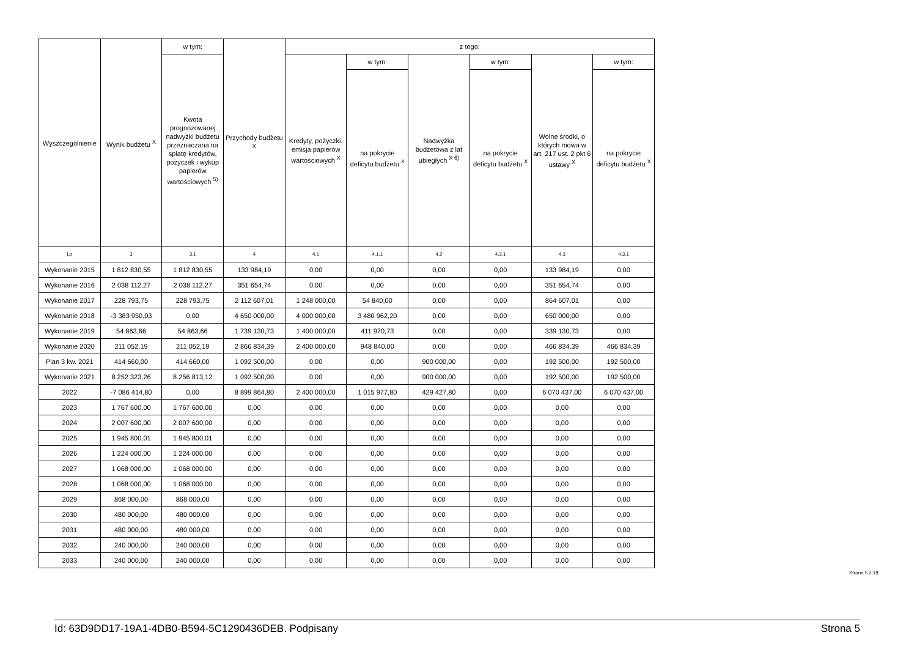| Wyszczególnienie | Wynik budżetu <sup>X</sup> | w tym: | Przychody budżetu <sup>X</sup> | z tego: | | | | | |
| --- | --- | --- | --- | --- | --- | --- | --- | --- | --- |
| | | Kwota prognozowanej nadwyżki budżetu przeznaczana na spłatę kredytów, pożyczek i wykup papierów wartościowych <sup>5)</sup> | | Kredyty, pożyczki, emisja papierów wartościowych <sup>X</sup> | w tym: | Nadwyżka budżetowa z lat ubiegłych <sup>X 6)</sup> | w tym: | Wolne środki, o których mowa w art. 217 ust. 2 pkt 6 ustawy <sup>X</sup> | w tym: |
| | | | | | na pokrycie deficytu budżetu <sup>X</sup> | | na pokrycie deficytu budżetu <sup>X</sup> | | na pokrycie deficytu budżetu <sup>X</sup> |
| Lp | 3 | 3.1 | 4 | 4.1 | 4.1.1 | 4.2 | 4.2.1 | 4.3 | 4.3.1 |
| Wykonanie 2015 | 1 812 830,55 | 1 812 830,55 | 133 984,19 | 0,00 | 0,00 | 0,00 | 0,00 | 133 984,19 | 0,00 |
| Wykonanie 2016 | 2 038 112,27 | 2 038 112,27 | 351 654,74 | 0,00 | 0,00 | 0,00 | 0,00 | 351 654,74 | 0,00 |
| Wykonanie 2017 | 228 793,75 | 228 793,75 | 2 112 607,01 | 1 248 000,00 | 54 840,00 | 0,00 | 0,00 | 864 607,01 | 0,00 |
| Wykonanie 2018 | -3 383 950,03 | 0,00 | 4 650 000,00 | 4 000 000,00 | 3 480 962,20 | 0,00 | 0,00 | 650 000,00 | 0,00 |
| Wykonanie 2019 | 54 863,66 | 54 863,66 | 1 739 130,73 | 1 400 000,00 | 411 970,73 | 0,00 | 0,00 | 339 130,73 | 0,00 |
| Wykonanie 2020 | 211 052,19 | 211 052,19 | 2 866 834,39 | 2 400 000,00 | 948 840,00 | 0,00 | 0,00 | 466 834,39 | 466 834,39 |
| Plan 3 kw. 2021 | 414 660,00 | 414 660,00 | 1 092 500,00 | 0,00 | 0,00 | 900 000,00 | 0,00 | 192 500,00 | 192 500,00 |
| Wykonanie 2021 | 8 252 323,26 | 8 256 813,12 | 1 092 500,00 | 0,00 | 0,00 | 900 000,00 | 0,00 | 192 500,00 | 192 500,00 |
| 2022 | -7 086 414,80 | 0,00 | 8 899 864,80 | 2 400 000,00 | 1 015 977,80 | 429 427,80 | 0,00 | 6 070 437,00 | 6 070 437,00 |
| 2023 | 1 767 600,00 | 1 767 600,00 | 0,00 | 0,00 | 0,00 | 0,00 | 0,00 | 0,00 | 0,00 |
| 2024 | 2 007 600,00 | 2 007 600,00 | 0,00 | 0,00 | 0,00 | 0,00 | 0,00 | 0,00 | 0,00 |
| 2025 | 1 945 800,01 | 1 945 800,01 | 0,00 | 0,00 | 0,00 | 0,00 | 0,00 | 0,00 | 0,00 |
| 2026 | 1 224 000,00 | 1 224 000,00 | 0,00 | 0,00 | 0,00 | 0,00 | 0,00 | 0,00 | 0,00 |
| 2027 | 1 068 000,00 | 1 068 000,00 | 0,00 | 0,00 | 0,00 | 0,00 | 0,00 | 0,00 | 0,00 |
| 2028 | 1 068 000,00 | 1 068 000,00 | 0,00 | 0,00 | 0,00 | 0,00 | 0,00 | 0,00 | 0,00 |
| 2029 | 868 000,00 | 868 000,00 | 0,00 | 0,00 | 0,00 | 0,00 | 0,00 | 0,00 | 0,00 |
| 2030 | 480 000,00 | 480 000,00 | 0,00 | 0,00 | 0,00 | 0,00 | 0,00 | 0,00 | 0,00 |
| 2031 | 480 000,00 | 480 000,00 | 0,00 | 0,00 | 0,00 | 0,00 | 0,00 | 0,00 | 0,00 |
| 2032 | 240 000,00 | 240 000,00 | 0,00 | 0,00 | 0,00 | 0,00 | 0,00 | 0,00 | 0,00 |
| 2033 | 240 000,00 | 240 000,00 | 0,00 | 0,00 | 0,00 | 0,00 | 0,00 | 0,00 | 0,00 |
Strona 5 z 18
Id: 63D9DD17-19A1-4DB0-B594-5C1290436DEB. Podpisany Strona 5